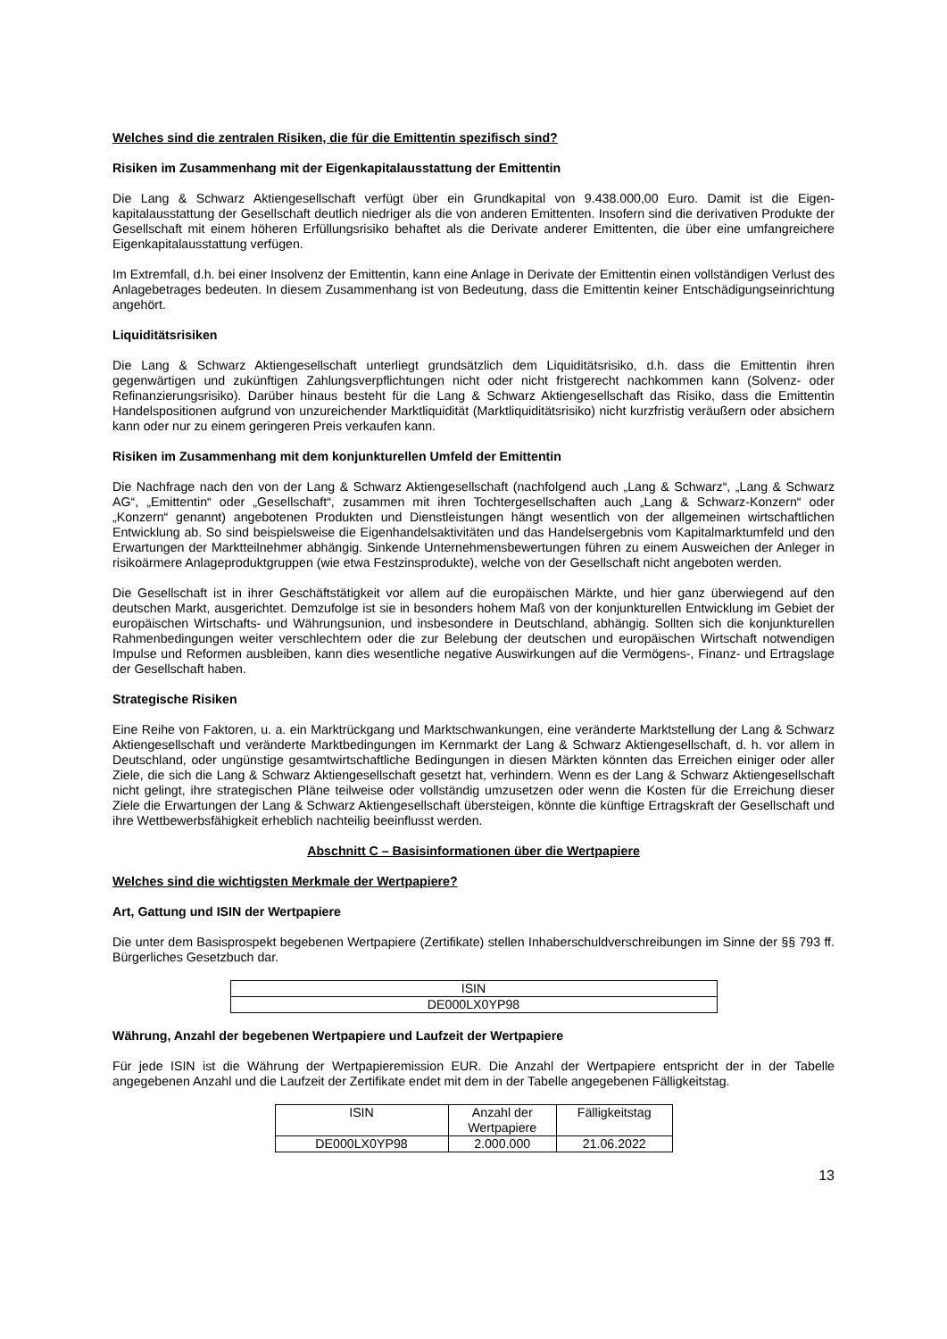Welches sind die zentralen Risiken, die für die Emittentin spezifisch sind?
Risiken im Zusammenhang mit der Eigenkapitalausstattung der Emittentin
Die Lang & Schwarz Aktiengesellschaft verfügt über ein Grundkapital von 9.438.000,00 Euro. Damit ist die Eigen-kapitalausstattung der Gesellschaft deutlich niedriger als die von anderen Emittenten. Insofern sind die derivativen Produkte der Gesellschaft mit einem höheren Erfüllungsrisiko behaftet als die Derivate anderer Emittenten, die über eine umfangreichere Eigenkapitalausstattung verfügen.
Im Extremfall, d.h. bei einer Insolvenz der Emittentin, kann eine Anlage in Derivate der Emittentin einen vollständigen Verlust des Anlagebetrages bedeuten. In diesem Zusammenhang ist von Bedeutung, dass die Emittentin keiner Entschädigungseinrichtung angehört.
Liquiditätsrisiken
Die Lang & Schwarz Aktiengesellschaft unterliegt grundsätzlich dem Liquiditätsrisiko, d.h. dass die Emittentin ihren gegenwärtigen und zukünftigen Zahlungsverpflichtungen nicht oder nicht fristgerecht nachkommen kann (Solvenz- oder Refinanzierungsrisiko). Darüber hinaus besteht für die Lang & Schwarz Aktiengesellschaft das Risiko, dass die Emittentin Handelspositionen aufgrund von unzureichender Marktliquidität (Marktliquiditätsrisiko) nicht kurzfristig veräußern oder absichern kann oder nur zu einem geringeren Preis verkaufen kann.
Risiken im Zusammenhang mit dem konjunkturellen Umfeld der Emittentin
Die Nachfrage nach den von der Lang & Schwarz Aktiengesellschaft (nachfolgend auch „Lang & Schwarz“, „Lang & Schwarz AG“, „Emittentin“ oder „Gesellschaft“, zusammen mit ihren Tochtergesellschaften auch „Lang & Schwarz-Konzern“ oder „Konzern“ genannt) angebotenen Produkten und Dienstleistungen hängt wesentlich von der allgemeinen wirtschaftlichen Entwicklung ab. So sind beispielsweise die Eigenhandelsaktivitäten und das Handelsergebnis vom Kapitalmarktumfeld und den Erwartungen der Marktteilnehmer abhängig. Sinkende Unternehmensbewertungen führen zu einem Ausweichen der Anleger in risikoärmere Anlageproduktgruppen (wie etwa Festzinsprodukte), welche von der Gesellschaft nicht angeboten werden.
Die Gesellschaft ist in ihrer Geschäftstätigkeit vor allem auf die europäischen Märkte, und hier ganz überwiegend auf den deutschen Markt, ausgerichtet. Demzufolge ist sie in besonders hohem Maß von der konjunkturellen Entwicklung im Gebiet der europäischen Wirtschafts- und Währungsunion, und insbesondere in Deutschland, abhängig. Sollten sich die konjunkturellen Rahmenbedingungen weiter verschlechtern oder die zur Belebung der deutschen und europäischen Wirtschaft notwendigen Impulse und Reformen ausbleiben, kann dies wesentliche negative Auswirkungen auf die Vermögens-, Finanz- und Ertragslage der Gesellschaft haben.
Strategische Risiken
Eine Reihe von Faktoren, u. a. ein Marktrückgang und Marktschwankungen, eine veränderte Marktstellung der Lang & Schwarz Aktiengesellschaft und veränderte Marktbedingungen im Kernmarkt der Lang & Schwarz Aktiengesellschaft, d. h. vor allem in Deutschland, oder ungünstige gesamtwirtschaftliche Bedingungen in diesen Märkten könnten das Erreichen einiger oder aller Ziele, die sich die Lang & Schwarz Aktiengesellschaft gesetzt hat, verhindern. Wenn es der Lang & Schwarz Aktiengesellschaft nicht gelingt, ihre strategischen Pläne teilweise oder vollständig umzusetzen oder wenn die Kosten für die Erreichung dieser Ziele die Erwartungen der Lang & Schwarz Aktiengesellschaft übersteigen, könnte die künftige Ertragskraft der Gesellschaft und ihre Wettbewerbsfähigkeit erheblich nachteilig beeinflusst werden.
Abschnitt C – Basisinformationen über die Wertpapiere
Welches sind die wichtigsten Merkmale der Wertpapiere?
Art, Gattung und ISIN der Wertpapiere
Die unter dem Basisprospekt begebenen Wertpapiere (Zertifikate) stellen Inhaberschuldverschreibungen im Sinne der §§ 793 ff. Bürgerliches Gesetzbuch dar.
| ISIN |
| DE000LX0YP98 |
Währung, Anzahl der begebenen Wertpapiere und Laufzeit der Wertpapiere
Für jede ISIN ist die Währung der Wertpapieremission EUR. Die Anzahl der Wertpapiere entspricht der in der Tabelle angegebenen Anzahl und die Laufzeit der Zertifikate endet mit dem in der Tabelle angegebenen Fälligkeitstag.
| ISIN | Anzahl der Wertpapiere | Fälligkeitstag |
| DE000LX0YP98 | 2.000.000 | 21.06.2022 |
13